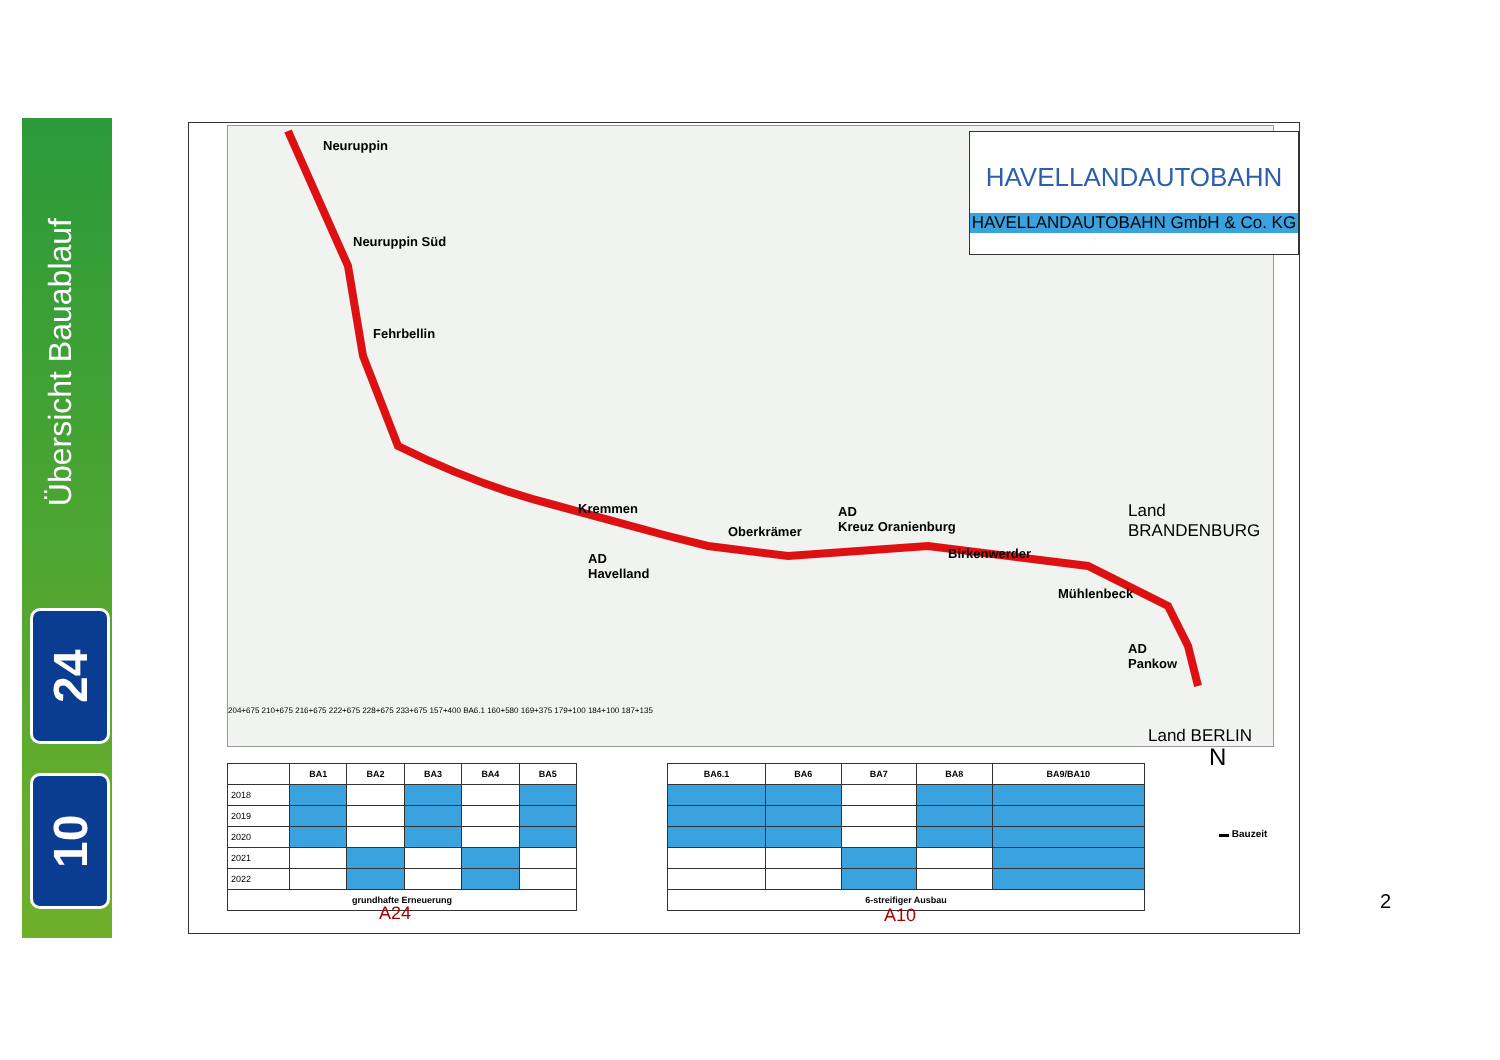Übersicht Bauablauf
24
10
Neuruppin
Neuruppin Süd
Fehrbellin
Kremmen
AD
Havelland
Oberkrämer
AD
Kreuz Oranienburg
Birkenwerder
Mühlenbeck
AD
Pankow
Land
BRANDENBURG
Land BERLIN
204+675 210+675 216+675 222+675 228+675 233+675 157+400 BA6.1 160+580 169+375 179+100 184+100 187+135
HAVELLANDAUTOBAHN
HAVELLANDAUTOBAHN GmbH & Co. KG
| | BA1 | BA2 | BA3 | BA4 | BA5 |
| --- | --- | --- | --- | --- | --- |
| 2018 | | | | | |
| 2019 | | | | | |
| 2020 | | | | | |
| 2021 | | | | | |
| 2022 | | | | | |
| grundhafte Erneuerung | | | | | |
| BA6.1 | BA6 | BA7 | BA8 | BA9/BA10 |
| --- | --- | --- | --- | --- |
| 6-streifiger Ausbau | | | | |
A24 A10
▬ Bauzeit
N
2